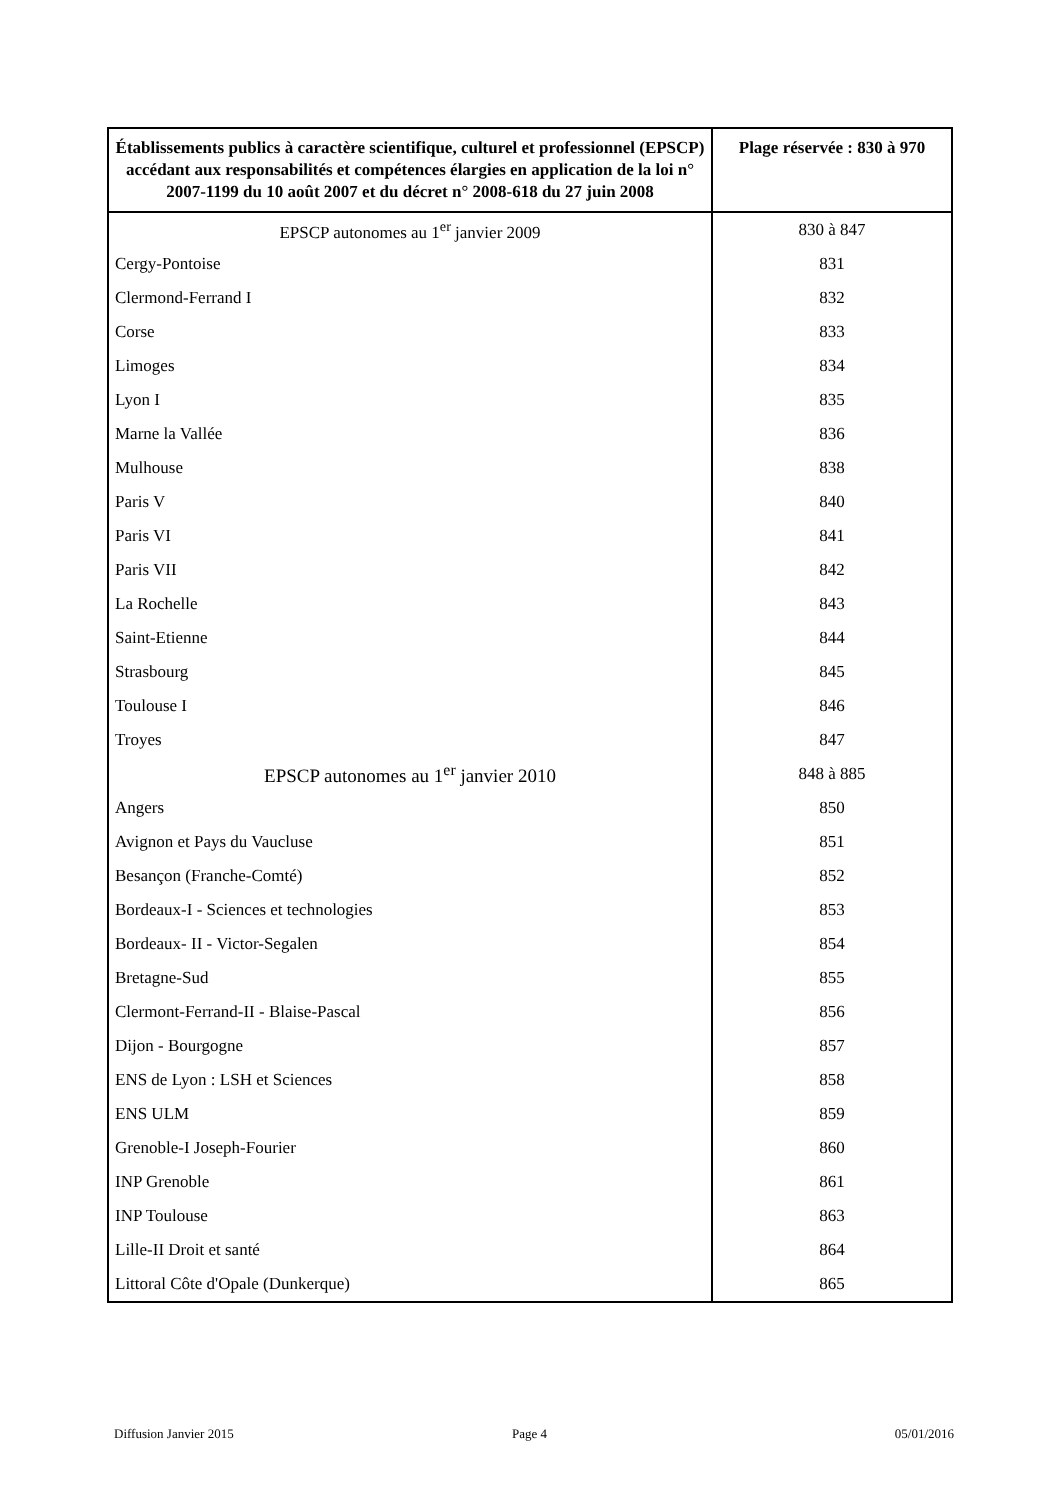| Établissements publics à caractère scientifique, culturel et professionnel (EPSCP) accédant aux responsabilités et compétences élargies en application de la loi n° 2007-1199 du 10 août 2007 et du décret n° 2008-618 du 27 juin 2008 | Plage réservée : 830 à 970 |
| --- | --- |
| EPSCP autonomes au 1<sup>er</sup> janvier 2009 | 830 à 847 |
| Cergy-Pontoise | 831 |
| Clermond-Ferrand I | 832 |
| Corse | 833 |
| Limoges | 834 |
| Lyon I | 835 |
| Marne la Vallée | 836 |
| Mulhouse | 838 |
| Paris V | 840 |
| Paris VI | 841 |
| Paris VII | 842 |
| La Rochelle | 843 |
| Saint-Etienne | 844 |
| Strasbourg | 845 |
| Toulouse I | 846 |
| Troyes | 847 |
| EPSCP autonomes au 1<sup>er</sup> janvier 2010 | 848 à 885 |
| Angers | 850 |
| Avignon et Pays du Vaucluse | 851 |
| Besançon (Franche-Comté) | 852 |
| Bordeaux-I - Sciences et technologies | 853 |
| Bordeaux- II - Victor-Segalen | 854 |
| Bretagne-Sud | 855 |
| Clermont-Ferrand-II - Blaise-Pascal | 856 |
| Dijon - Bourgogne | 857 |
| ENS de Lyon : LSH et Sciences | 858 |
| ENS ULM | 859 |
| Grenoble-I Joseph-Fourier | 860 |
| INP Grenoble | 861 |
| INP Toulouse | 863 |
| Lille-II Droit et santé | 864 |
| Littoral Côte d'Opale (Dunkerque) | 865 |
Diffusion Janvier 2015 Page 4 05/01/2016